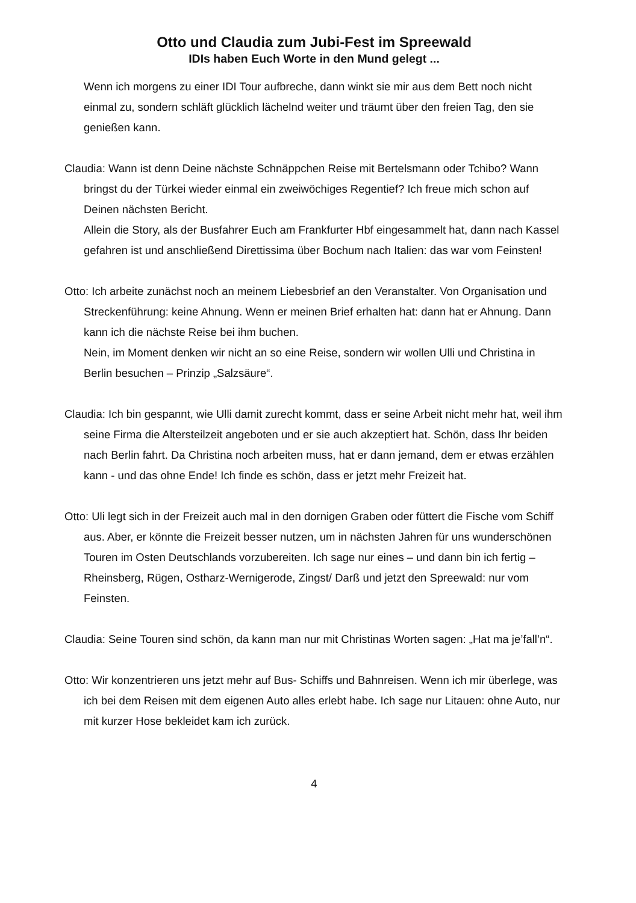Otto und Claudia zum Jubi-Fest im Spreewald
IDIs haben Euch Worte in den Mund gelegt ...
Wenn ich morgens zu einer IDI Tour aufbreche, dann winkt sie mir aus dem Bett noch nicht einmal zu, sondern schläft glücklich lächelnd weiter und träumt über den freien Tag, den sie genießen kann.
Claudia: Wann ist denn Deine nächste Schnäppchen Reise mit Bertelsmann oder Tchibo? Wann bringst du der Türkei wieder einmal ein zweiwöchiges Regentief? Ich freue mich schon auf Deinen nächsten Bericht.
Allein die Story, als der Busfahrer Euch am Frankfurter Hbf eingesammelt hat, dann nach Kassel gefahren ist und anschließend Direttissima über Bochum nach Italien: das war vom Feinsten!
Otto: Ich arbeite zunächst noch an meinem Liebesbrief an den Veranstalter. Von Organisation und Streckenführung: keine Ahnung. Wenn er meinen Brief erhalten hat: dann hat er Ahnung. Dann kann ich die nächste Reise bei ihm buchen.
Nein, im Moment denken wir nicht an so eine Reise, sondern wir wollen Ulli und Christina in Berlin besuchen – Prinzip „Salzsäure“.
Claudia: Ich bin gespannt, wie Ulli damit zurecht kommt, dass er seine Arbeit nicht mehr hat, weil ihm seine Firma die Altersteilzeit angeboten und er sie auch akzeptiert hat. Schön, dass Ihr beiden nach Berlin fahrt. Da Christina noch arbeiten muss, hat er dann jemand, dem er etwas erzählen kann - und das ohne Ende! Ich finde es schön, dass er jetzt mehr Freizeit hat.
Otto: Uli legt sich in der Freizeit auch mal in den dornigen Graben oder füttert die Fische vom Schiff aus. Aber, er könnte die Freizeit besser nutzen, um in nächsten Jahren für uns wunderschönen Touren im Osten Deutschlands vorzubereiten. Ich sage nur eines – und dann bin ich fertig – Rheinsberg, Rügen, Ostharz-Wernigerode, Zingst/ Darß und jetzt den Spreewald: nur vom Feinsten.
Claudia: Seine Touren sind schön, da kann man nur mit Christinas Worten sagen: „Hat ma je’fall’n“.
Otto: Wir konzentrieren uns jetzt mehr auf Bus- Schiffs und Bahnreisen. Wenn ich mir überlege, was ich bei dem Reisen mit dem eigenen Auto alles erlebt habe. Ich sage nur Litauen: ohne Auto, nur mit kurzer Hose bekleidet kam ich zurück.
4